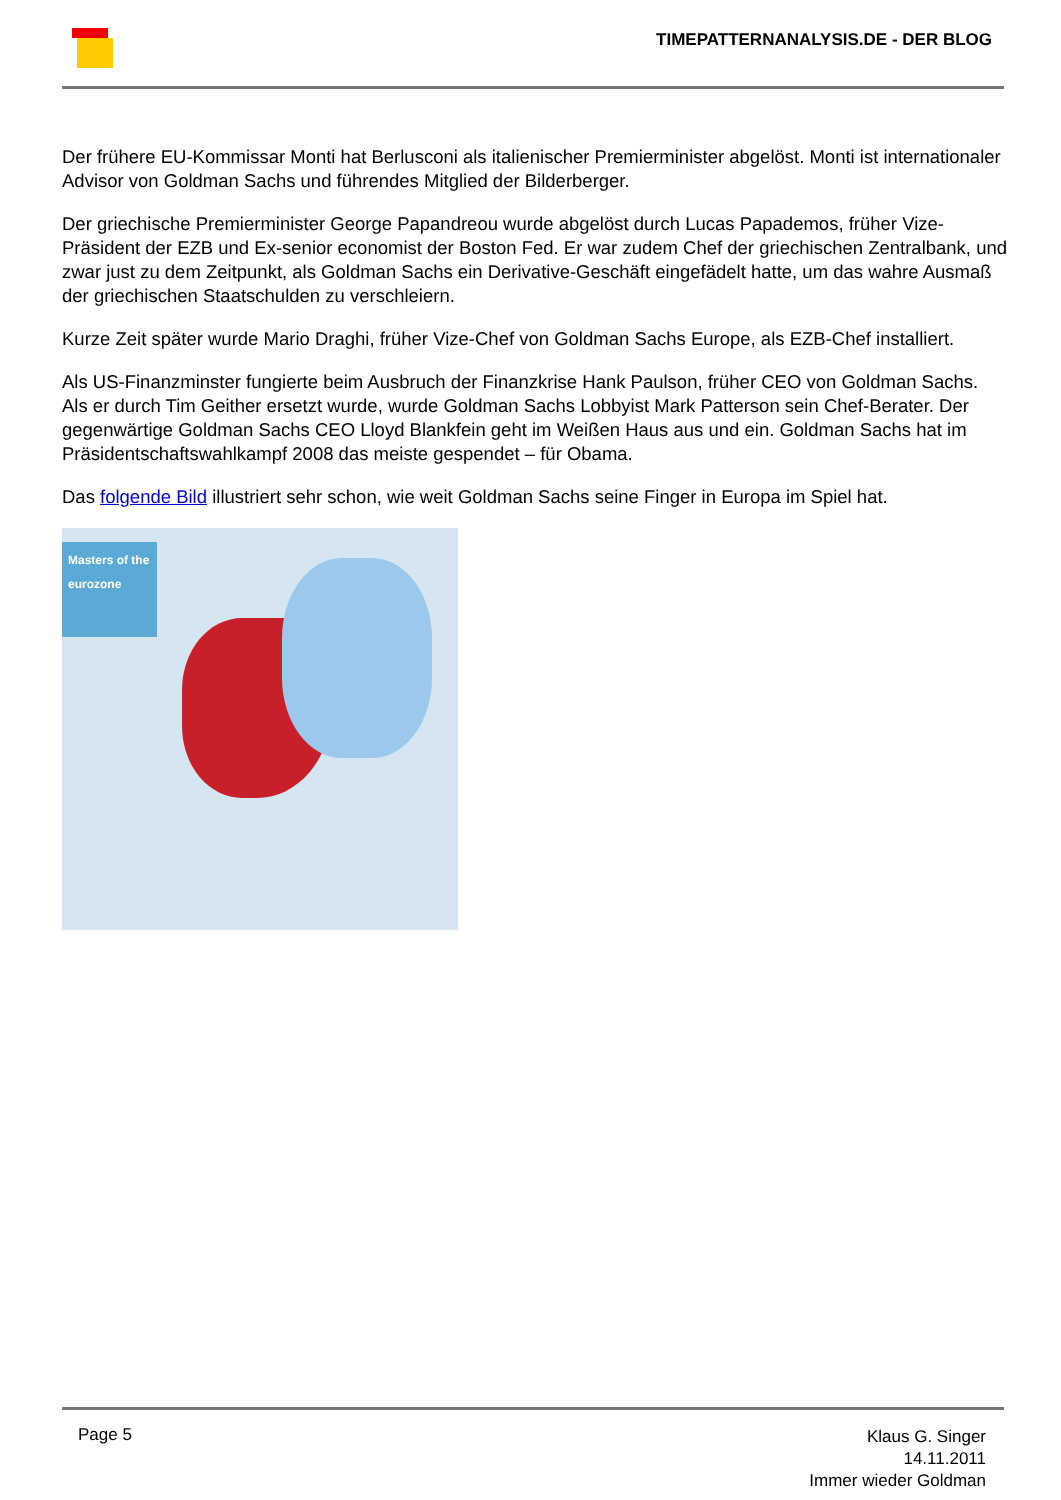TIMEPATTERNANALYSIS.DE - DER BLOG
Der frühere EU-Kommissar Monti hat Berlusconi als italienischer Premierminister abgelöst. Monti ist internationaler Advisor von Goldman Sachs und führendes Mitglied der Bilderberger.
Der griechische Premierminister George Papandreou wurde abgelöst durch Lucas Papademos, früher Vize-Präsident der EZB und Ex-senior economist der Boston Fed. Er war zudem Chef der griechischen Zentralbank, und zwar just zu dem Zeitpunkt, als Goldman Sachs ein Derivative-Geschäft eingefädelt hatte, um das wahre Ausmaß der griechischen Staatschulden zu verschleiern.
Kurze Zeit später wurde Mario Draghi, früher Vize-Chef von Goldman Sachs Europe, als EZB-Chef installiert.
Als US-Finanzminster fungierte beim Ausbruch der Finanzkrise Hank Paulson, früher CEO von Goldman Sachs. Als er durch Tim Geither ersetzt wurde, wurde Goldman Sachs Lobbyist Mark Patterson sein Chef-Berater. Der gegenwärtige Goldman Sachs CEO Lloyd Blankfein geht im Weißen Haus aus und ein. Goldman Sachs hat im Präsidentschaftswahlkampf 2008 das meiste gespendet – für Obama.
Das folgende Bild illustriert sehr schon, wie weit Goldman Sachs seine Finger in Europa im Spiel hat.
Masters of the eurozone
Page 5
Klaus G. Singer
14.11.2011
Immer wieder Goldman